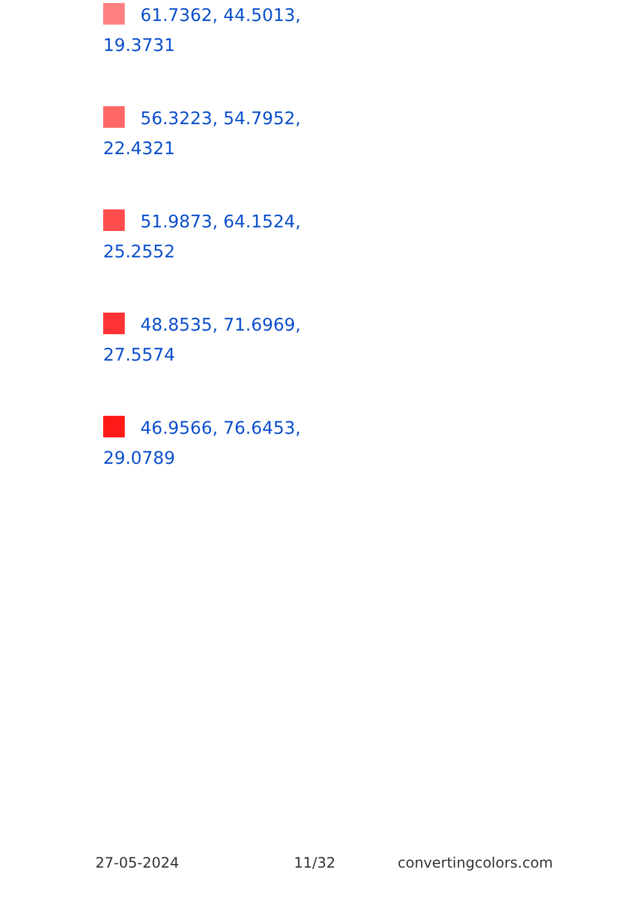61.7362, 44.5013, 19.3731
56.3223, 54.7952, 22.4321
51.9873, 64.1524, 25.2552
48.8535, 71.6969, 27.5574
46.9566, 76.6453, 29.0789
27-05-2024 11/32 convertingcolors.com